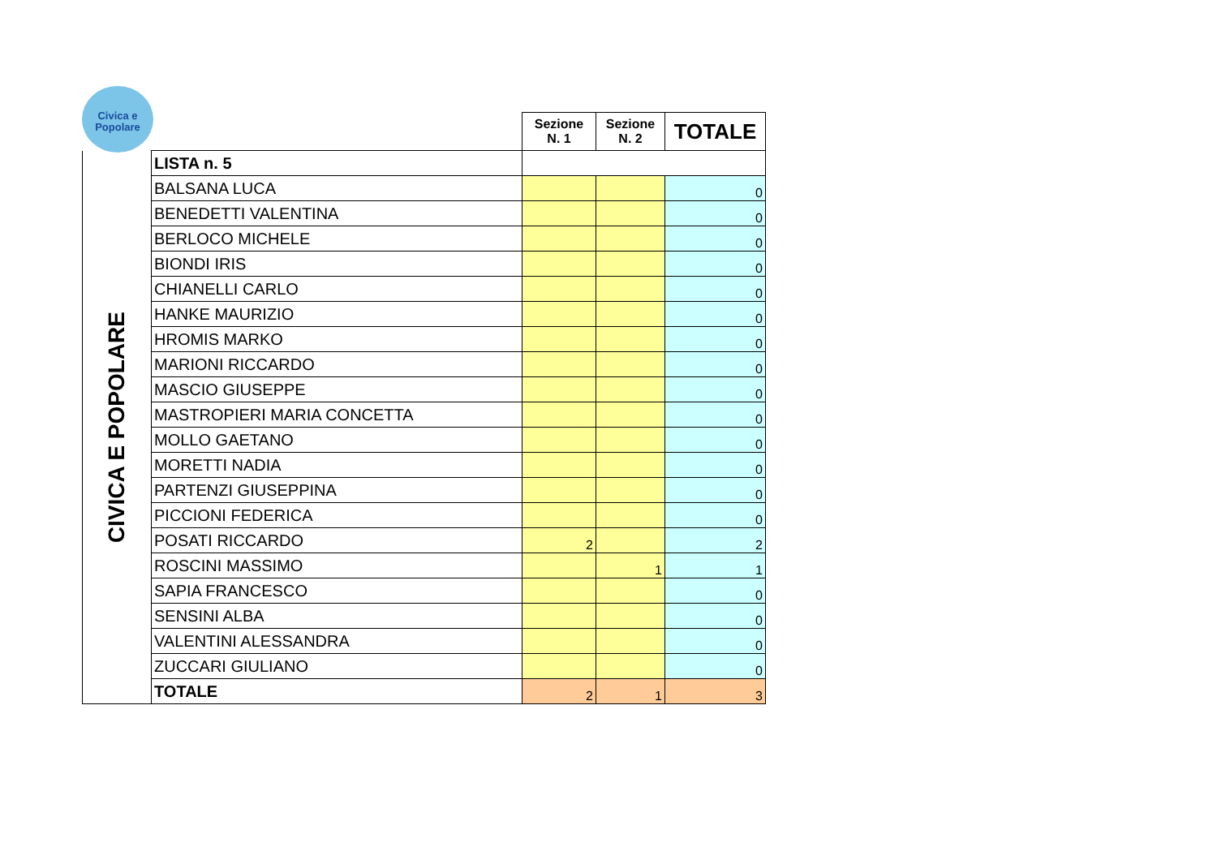Civica e
Popolare
| | | Sezione N. 1 | Sezione N. 2 | TOTALE |
| CIVICA E POPOLARE | LISTA n. 5 | | | |
| | BALSANA LUCA | | | 0 |
| | BENEDETTI VALENTINA | | | 0 |
| | BERLOCO MICHELE | | | 0 |
| | BIONDI IRIS | | | 0 |
| | CHIANELLI CARLO | | | 0 |
| | HANKE MAURIZIO | | | 0 |
| | HROMIS MARKO | | | 0 |
| | MARIONI RICCARDO | | | 0 |
| | MASCIO GIUSEPPE | | | 0 |
| | MASTROPIERI MARIA CONCETTA | | | 0 |
| | MOLLO GAETANO | | | 0 |
| | MORETTI NADIA | | | 0 |
| | PARTENZI GIUSEPPINA | | | 0 |
| | PICCIONI FEDERICA | | | 0 |
| | POSATI RICCARDO | 2 | | 2 |
| | ROSCINI MASSIMO | | 1 | 1 |
| | SAPIA FRANCESCO | | | 0 |
| | SENSINI ALBA | | | 0 |
| | VALENTINI ALESSANDRA | | | 0 |
| | ZUCCARI GIULIANO | | | 0 |
| | TOTALE | 2 | 1 | 3 |